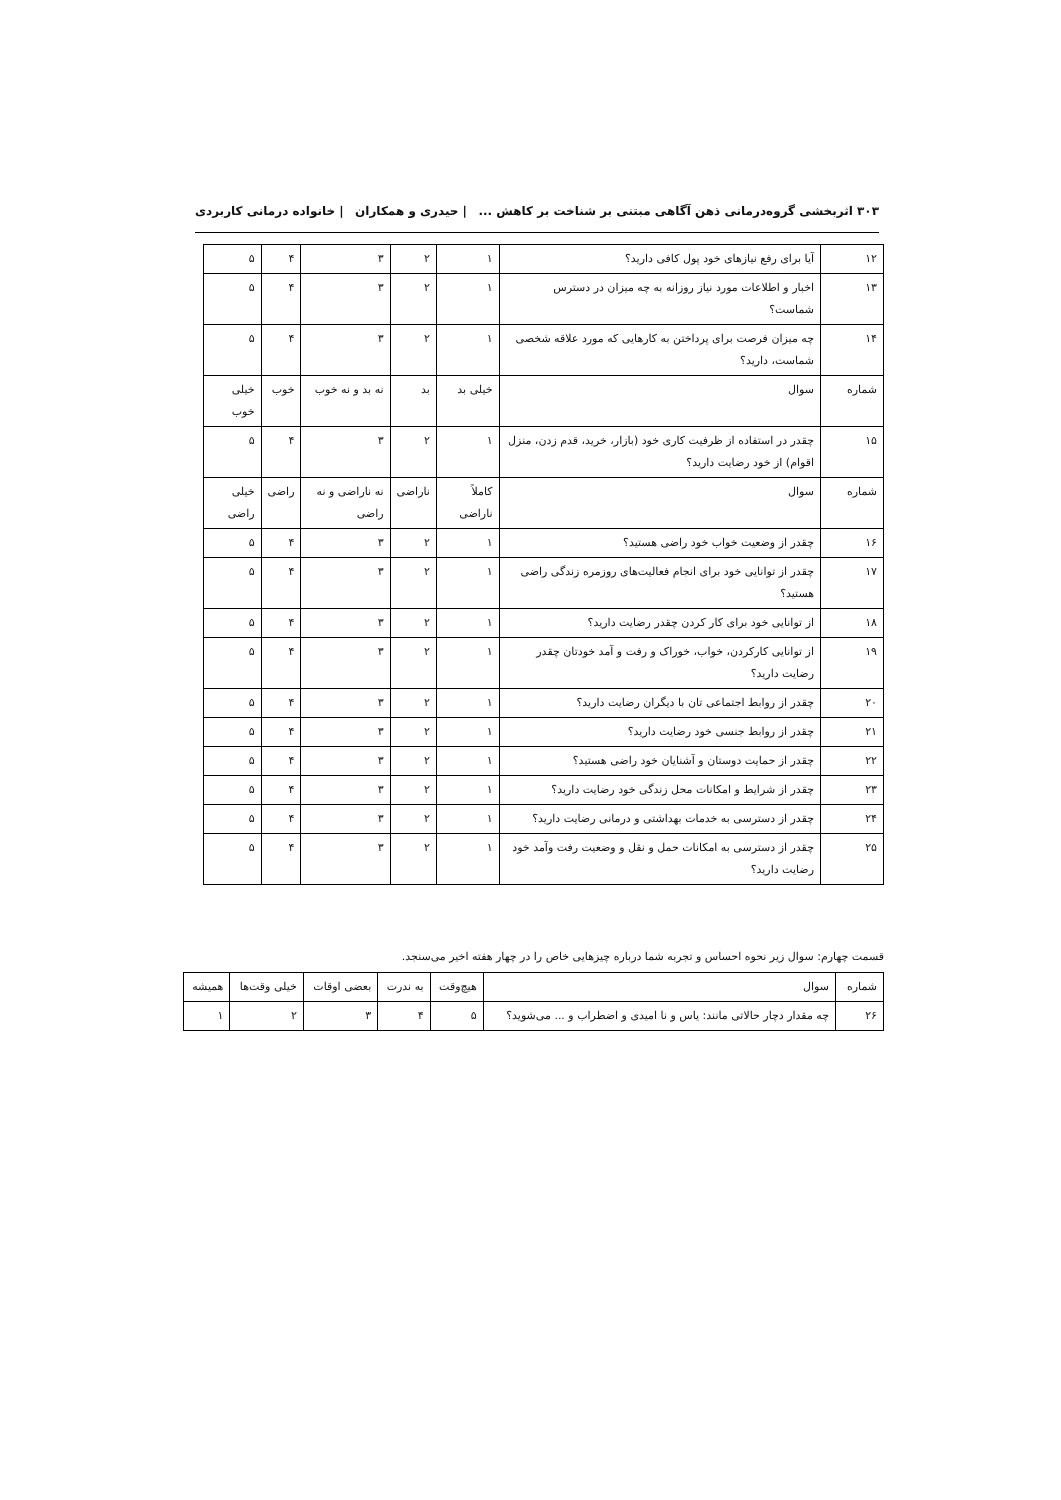۳۰۳ اثربخشی گروه‌درمانی ذهن آگاهی مبتنی بر شناخت بر کاهش ... | حیدری و همکاران | خانواده درمانی کاربردی
| ۱۲ | آیا برای رفع نیازهای خود پول کافی دارید؟ | ۱ | ۲ | ۳ | ۴ | ۵ |
| ۱۳ | اخبار و اطلاعات مورد نیاز روزانه به چه میزان در دسترس شماست؟ | ۱ | ۲ | ۳ | ۴ | ۵ |
| ۱۴ | چه میزان فرصت برای پرداختن به کارهایی که مورد علاقه شخصی شماست، دارید؟ | ۱ | ۲ | ۳ | ۴ | ۵ |
| شماره | سوال | خیلی بد | بد | نه بد و نه خوب | خوب | خیلی خوب |
| ۱۵ | چقدر در استفاده از ظرفیت کاری خود (بازار، خرید، قدم زدن، منزل اقوام) از خود رضایت دارید؟ | ۱ | ۲ | ۳ | ۴ | ۵ |
| شماره | سوال | کاملاً ناراضی | ناراضی | نه ناراضی و نه راضی | راضی | خیلی راضی |
| ۱۶ | چقدر از وضعیت خواب خود راضی هستید؟ | ۱ | ۲ | ۳ | ۴ | ۵ |
| ۱۷ | چقدر از توانایی خود برای انجام فعالیت‌های روزمره زندگی راضی هستید؟ | ۱ | ۲ | ۳ | ۴ | ۵ |
| ۱۸ | از توانایی خود برای کار کردن چقدر رضایت دارید؟ | ۱ | ۲ | ۳ | ۴ | ۵ |
| ۱۹ | از توانایی کارکردن، خواب، خوراک و رفت و آمد خودتان چقدر رضایت دارید؟ | ۱ | ۲ | ۳ | ۴ | ۵ |
| ۲۰ | چقدر از روابط اجتماعی تان با دیگران رضایت دارید؟ | ۱ | ۲ | ۳ | ۴ | ۵ |
| ۲۱ | چقدر از روابط جنسی خود رضایت دارید؟ | ۱ | ۲ | ۳ | ۴ | ۵ |
| ۲۲ | چقدر از حمایت دوستان و آشنایان خود راضی هستید؟ | ۱ | ۲ | ۳ | ۴ | ۵ |
| ۲۳ | چقدر از شرایط و امکانات محل زندگی خود رضایت دارید؟ | ۱ | ۲ | ۳ | ۴ | ۵ |
| ۲۴ | چقدر از دسترسی به خدمات بهداشتی و درمانی رضایت دارید؟ | ۱ | ۲ | ۳ | ۴ | ۵ |
| ۲۵ | چقدر از دسترسی به امکانات حمل و نقل و وضعیت رفت وآمد خود رضایت دارید؟ | ۱ | ۲ | ۳ | ۴ | ۵ |
قسمت چهارم: سوال زیر نحوه احساس و تجربه شما درباره چیزهایی خاص را در چهار هفته اخیر می‌سنجد.
| شماره | سوال | هیچ‌وقت | به ندرت | بعضی اوقات | خیلی وقت‌ها | همیشه |
| --- | --- | --- | --- | --- | --- | --- |
| ۲۶ | چه مقدار دچار حالاتی مانند: یاس و نا امیدی و اضطراب و ... می‌شوید؟ | ۵ | ۴ | ۳ | ۲ | ۱ |